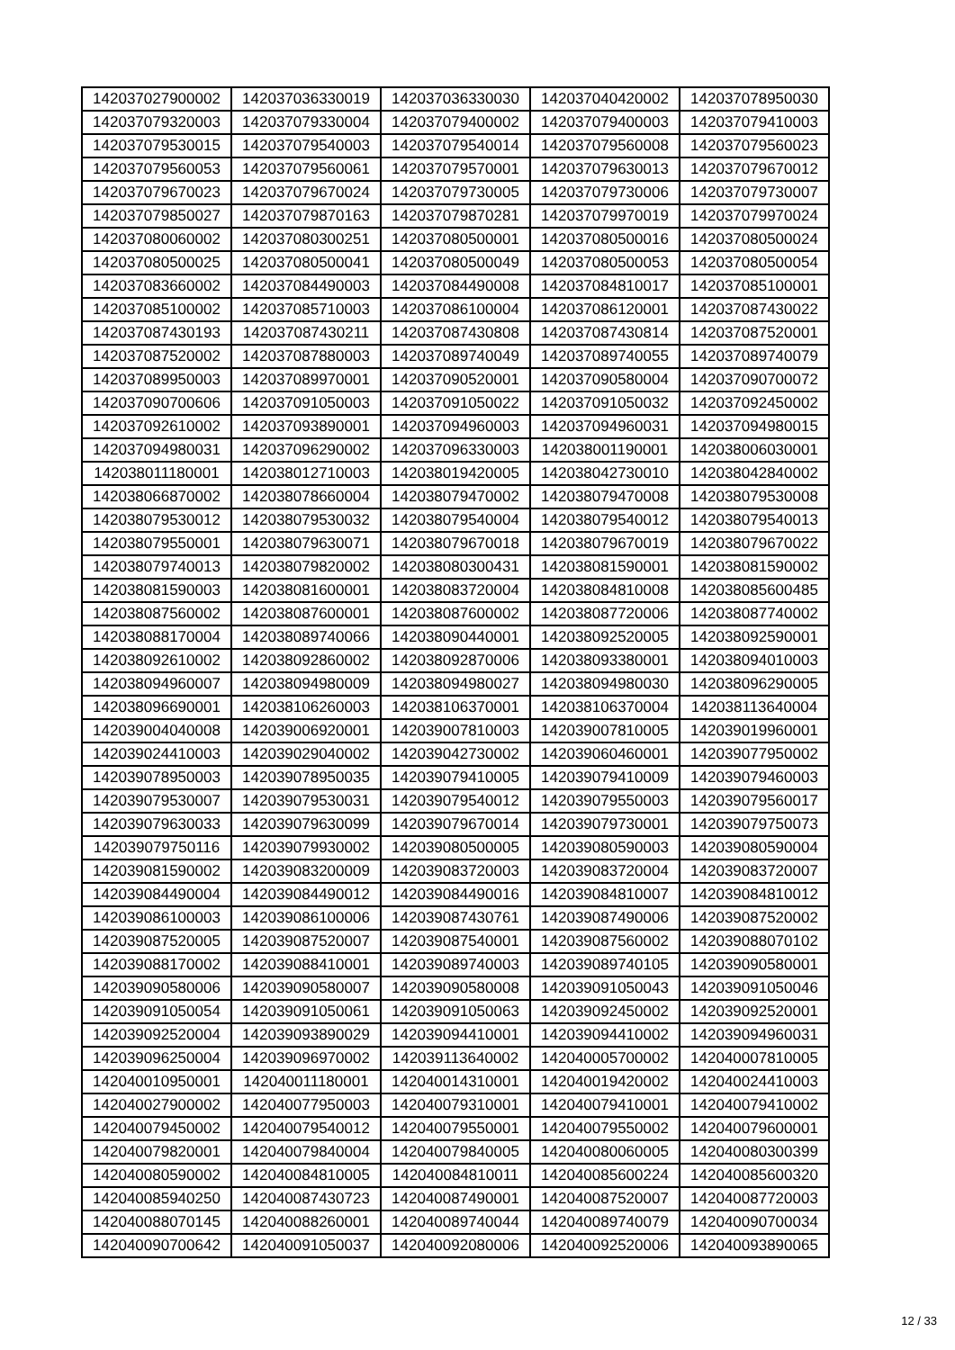| 142037027900002 | 142037036330019 | 142037036330030 | 142037040420002 | 142037078950030 |
| 142037079320003 | 142037079330004 | 142037079400002 | 142037079400003 | 142037079410003 |
| 142037079530015 | 142037079540003 | 142037079540014 | 142037079560008 | 142037079560023 |
| 142037079560053 | 142037079560061 | 142037079570001 | 142037079630013 | 142037079670012 |
| 142037079670023 | 142037079670024 | 142037079730005 | 142037079730006 | 142037079730007 |
| 142037079850027 | 142037079870163 | 142037079870281 | 142037079970019 | 142037079970024 |
| 142037080060002 | 142037080300251 | 142037080500001 | 142037080500016 | 142037080500024 |
| 142037080500025 | 142037080500041 | 142037080500049 | 142037080500053 | 142037080500054 |
| 142037083660002 | 142037084490003 | 142037084490008 | 142037084810017 | 142037085100001 |
| 142037085100002 | 142037085710003 | 142037086100004 | 142037086120001 | 142037087430022 |
| 142037087430193 | 142037087430211 | 142037087430808 | 142037087430814 | 142037087520001 |
| 142037087520002 | 142037087880003 | 142037089740049 | 142037089740055 | 142037089740079 |
| 142037089950003 | 142037089970001 | 142037090520001 | 142037090580004 | 142037090700072 |
| 142037090700606 | 142037091050003 | 142037091050022 | 142037091050032 | 142037092450002 |
| 142037092610002 | 142037093890001 | 142037094960003 | 142037094960031 | 142037094980015 |
| 142037094980031 | 142037096290002 | 142037096330003 | 142038001190001 | 142038006030001 |
| 142038011180001 | 142038012710003 | 142038019420005 | 142038042730010 | 142038042840002 |
| 142038066870002 | 142038078660004 | 142038079470002 | 142038079470008 | 142038079530008 |
| 142038079530012 | 142038079530032 | 142038079540004 | 142038079540012 | 142038079540013 |
| 142038079550001 | 142038079630071 | 142038079670018 | 142038079670019 | 142038079670022 |
| 142038079740013 | 142038079820002 | 142038080300431 | 142038081590001 | 142038081590002 |
| 142038081590003 | 142038081600001 | 142038083720004 | 142038084810008 | 142038085600485 |
| 142038087560002 | 142038087600001 | 142038087600002 | 142038087720006 | 142038087740002 |
| 142038088170004 | 142038089740066 | 142038090440001 | 142038092520005 | 142038092590001 |
| 142038092610002 | 142038092860002 | 142038092870006 | 142038093380001 | 142038094010003 |
| 142038094960007 | 142038094980009 | 142038094980027 | 142038094980030 | 142038096290005 |
| 142038096690001 | 142038106260003 | 142038106370001 | 142038106370004 | 142038113640004 |
| 142039004040008 | 142039006920001 | 142039007810003 | 142039007810005 | 142039019960001 |
| 142039024410003 | 142039029040002 | 142039042730002 | 142039060460001 | 142039077950002 |
| 142039078950003 | 142039078950035 | 142039079410005 | 142039079410009 | 142039079460003 |
| 142039079530007 | 142039079530031 | 142039079540012 | 142039079550003 | 142039079560017 |
| 142039079630033 | 142039079630099 | 142039079670014 | 142039079730001 | 142039079750073 |
| 142039079750116 | 142039079930002 | 142039080500005 | 142039080590003 | 142039080590004 |
| 142039081590002 | 142039083200009 | 142039083720003 | 142039083720004 | 142039083720007 |
| 142039084490004 | 142039084490012 | 142039084490016 | 142039084810007 | 142039084810012 |
| 142039086100003 | 142039086100006 | 142039087430761 | 142039087490006 | 142039087520002 |
| 142039087520005 | 142039087520007 | 142039087540001 | 142039087560002 | 142039088070102 |
| 142039088170002 | 142039088410001 | 142039089740003 | 142039089740105 | 142039090580001 |
| 142039090580006 | 142039090580007 | 142039090580008 | 142039091050043 | 142039091050046 |
| 142039091050054 | 142039091050061 | 142039091050063 | 142039092450002 | 142039092520001 |
| 142039092520004 | 142039093890029 | 142039094410001 | 142039094410002 | 142039094960031 |
| 142039096250004 | 142039096970002 | 142039113640002 | 142040005700002 | 142040007810005 |
| 142040010950001 | 142040011180001 | 142040014310001 | 142040019420002 | 142040024410003 |
| 142040027900002 | 142040077950003 | 142040079310001 | 142040079410001 | 142040079410002 |
| 142040079450002 | 142040079540012 | 142040079550001 | 142040079550002 | 142040079600001 |
| 142040079820001 | 142040079840004 | 142040079840005 | 142040080060005 | 142040080300399 |
| 142040080590002 | 142040084810005 | 142040084810011 | 142040085600224 | 142040085600320 |
| 142040085940250 | 142040087430723 | 142040087490001 | 142040087520007 | 142040087720003 |
| 142040088070145 | 142040088260001 | 142040089740044 | 142040089740079 | 142040090700034 |
| 142040090700642 | 142040091050037 | 142040092080006 | 142040092520006 | 142040093890065 |
12 / 33